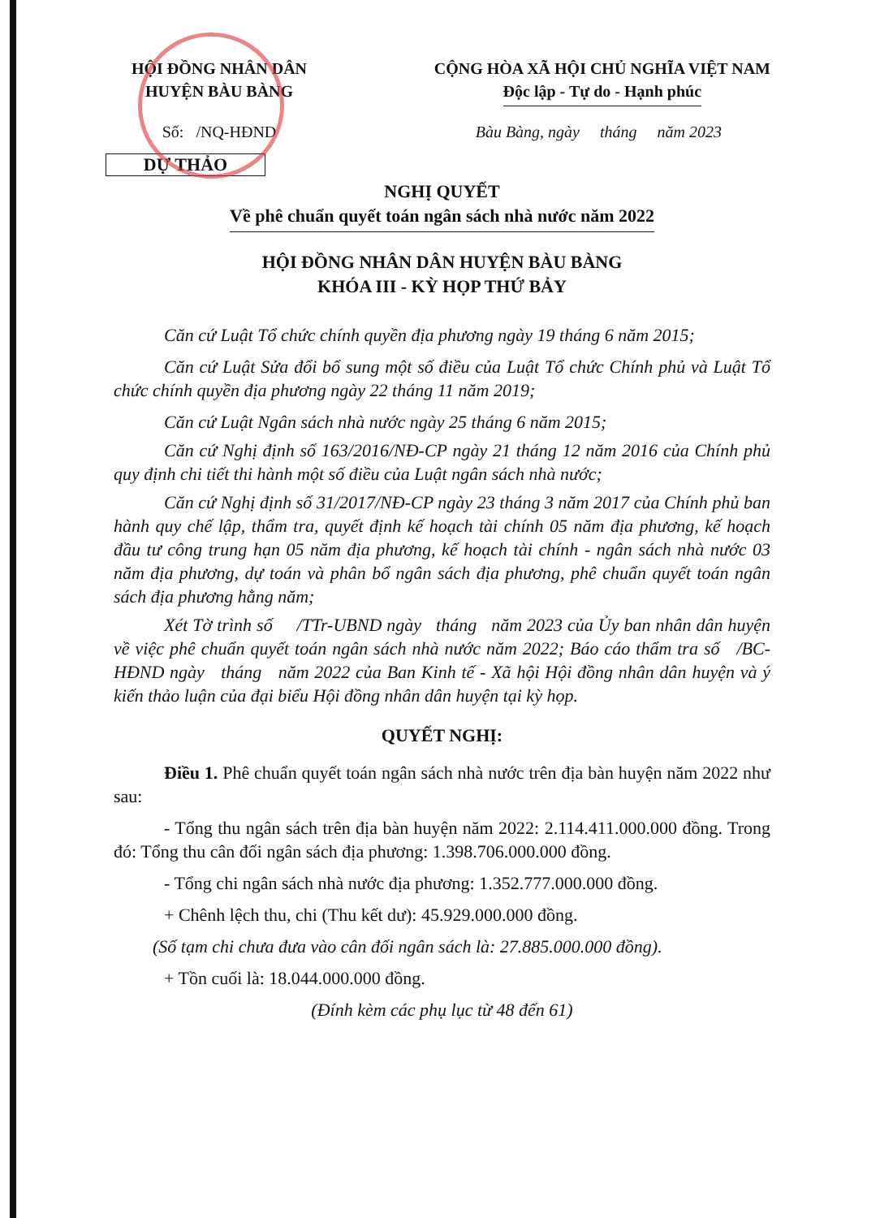HỘI ĐỒNG NHÂN DÂN
HUYỆN BÀU BÀNG
CỘNG HÒA XÃ HỘI CHỦ NGHĨA VIỆT NAM
Độc lập - Tự do - Hạnh phúc
Số: /NQ-HĐND Bàu Bàng, ngày tháng năm 2023
DỰ THẢO
NGHỊ QUYẾT
Về phê chuẩn quyết toán ngân sách nhà nước năm 2022
HỘI ĐỒNG NHÂN DÂN HUYỆN BÀU BÀNG
KHÓA III - KỲ HỌP THỨ BẢY
Căn cứ Luật Tổ chức chính quyền địa phương ngày 19 tháng 6 năm 2015;
Căn cứ Luật Sửa đổi bổ sung một số điều của Luật Tổ chức Chính phủ và Luật Tổ chức chính quyền địa phương ngày 22 tháng 11 năm 2019;
Căn cứ Luật Ngân sách nhà nước ngày 25 tháng 6 năm 2015;
Căn cứ Nghị định số 163/2016/NĐ-CP ngày 21 tháng 12 năm 2016 của Chính phủ quy định chi tiết thi hành một số điều của Luật ngân sách nhà nước;
Căn cứ Nghị định số 31/2017/NĐ-CP ngày 23 tháng 3 năm 2017 của Chính phủ ban hành quy chế lập, thẩm tra, quyết định kế hoạch tài chính 05 năm địa phương, kế hoạch đầu tư công trung hạn 05 năm địa phương, kế hoạch tài chính - ngân sách nhà nước 03 năm địa phương, dự toán và phân bổ ngân sách địa phương, phê chuẩn quyết toán ngân sách địa phương hằng năm;
Xét Tờ trình số /TTr-UBND ngày tháng năm 2023 của Ủy ban nhân dân huyện về việc phê chuẩn quyết toán ngân sách nhà nước năm 2022; Báo cáo thẩm tra số /BC-HĐND ngày tháng năm 2022 của Ban Kinh tế - Xã hội Hội đồng nhân dân huyện và ý kiến thảo luận của đại biểu Hội đồng nhân dân huyện tại kỳ họp.
QUYẾT NGHỊ:
Điều 1. Phê chuẩn quyết toán ngân sách nhà nước trên địa bàn huyện năm 2022 như sau:
- Tổng thu ngân sách trên địa bàn huyện năm 2022: 2.114.411.000.000 đồng. Trong đó: Tổng thu cân đối ngân sách địa phương: 1.398.706.000.000 đồng.
- Tổng chi ngân sách nhà nước địa phương: 1.352.777.000.000 đồng.
+ Chênh lệch thu, chi (Thu kết dư): 45.929.000.000 đồng.
(Số tạm chi chưa đưa vào cân đối ngân sách là: 27.885.000.000 đồng).
+ Tồn cuối là: 18.044.000.000 đồng.
(Đính kèm các phụ lục từ 48 đến 61)